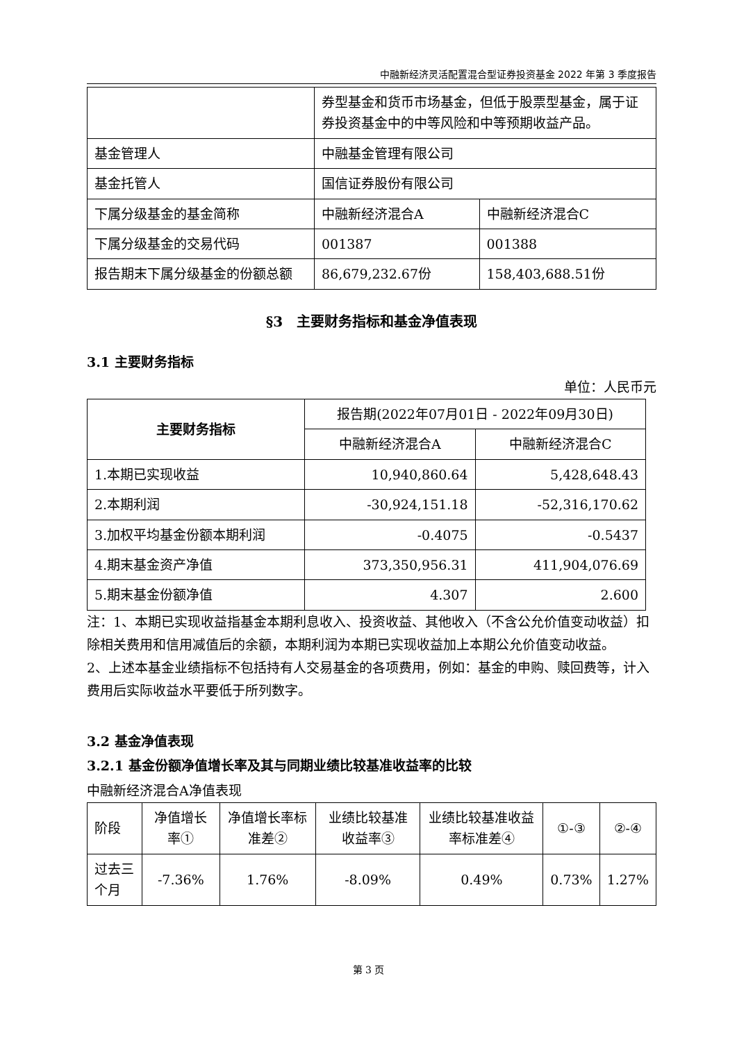中融新经济灵活配置混合型证券投资基金 2022 年第 3 季度报告
| | 券型基金和货币市场基金，但低于股票型基金，属于证券投资基金中的中等风险和中等预期收益产品。 | |
| 基金管理人 | 中融基金管理有限公司 | |
| 基金托管人 | 国信证券股份有限公司 | |
| 下属分级基金的基金简称 | 中融新经济混合A | 中融新经济混合C |
| 下属分级基金的交易代码 | 001387 | 001388 |
| 报告期末下属分级基金的份额总额 | 86,679,232.67份 | 158,403,688.51份 |
§3　主要财务指标和基金净值表现
3.1 主要财务指标
单位：人民币元
| 主要财务指标 | 报告期(2022年07月01日 - 2022年09月30日) | |
| --- | --- | --- |
| | 中融新经济混合A | 中融新经济混合C |
| 1.本期已实现收益 | 10,940,860.64 | 5,428,648.43 |
| 2.本期利润 | -30,924,151.18 | -52,316,170.62 |
| 3.加权平均基金份额本期利润 | -0.4075 | -0.5437 |
| 4.期末基金资产净值 | 373,350,956.31 | 411,904,076.69 |
| 5.期末基金份额净值 | 4.307 | 2.600 |
注：1、本期已实现收益指基金本期利息收入、投资收益、其他收入（不含公允价值变动收益）扣除相关费用和信用减值后的余额，本期利润为本期已实现收益加上本期公允价值变动收益。
2、上述本基金业绩指标不包括持有人交易基金的各项费用，例如：基金的申购、赎回费等，计入费用后实际收益水平要低于所列数字。
3.2 基金净值表现
3.2.1 基金份额净值增长率及其与同期业绩比较基准收益率的比较
中融新经济混合A净值表现
| 阶段 | 净值增长率① | 净值增长率标准差② | 业绩比较基准收益率③ | 业绩比较基准收益率标准差④ | ①-③ | ②-④ |
| 过去三个月 | -7.36% | 1.76% | -8.09% | 0.49% | 0.73% | 1.27% |
第 3 页